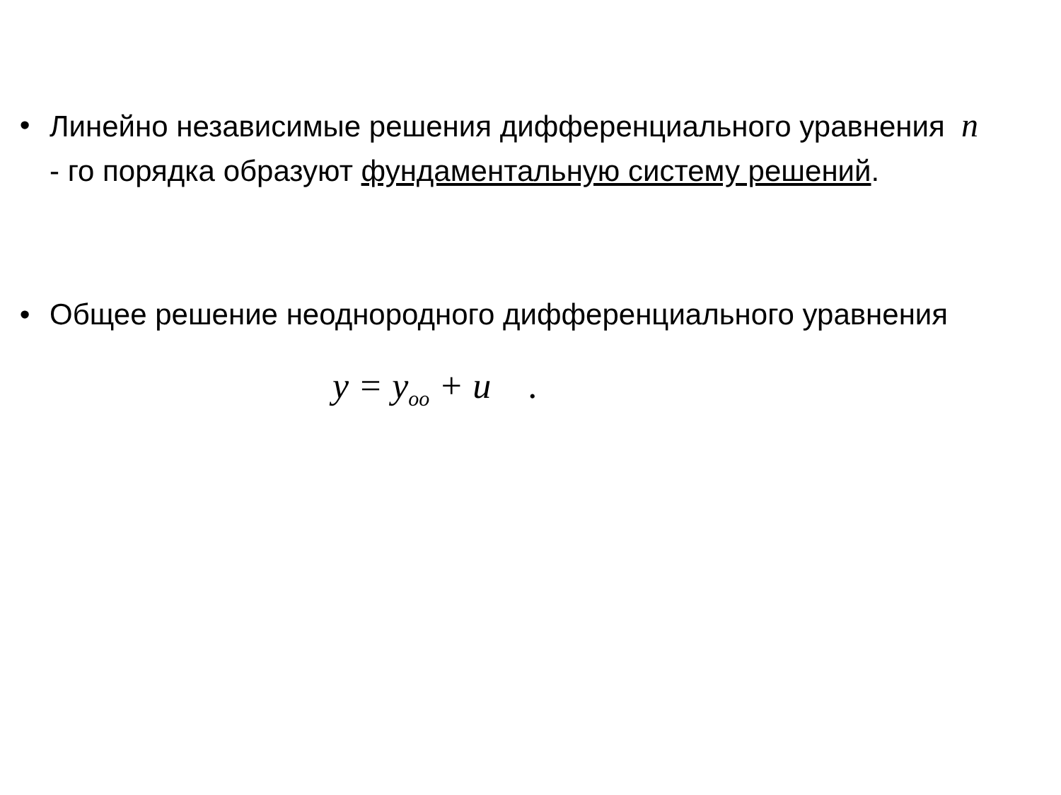• Линейно независимые решения дифференциального уравнения n - го порядка образуют фундаментальную систему решений.
• Общее решение неоднородного дифференциального уравнения
y = y<sub>оо</sub> + u .